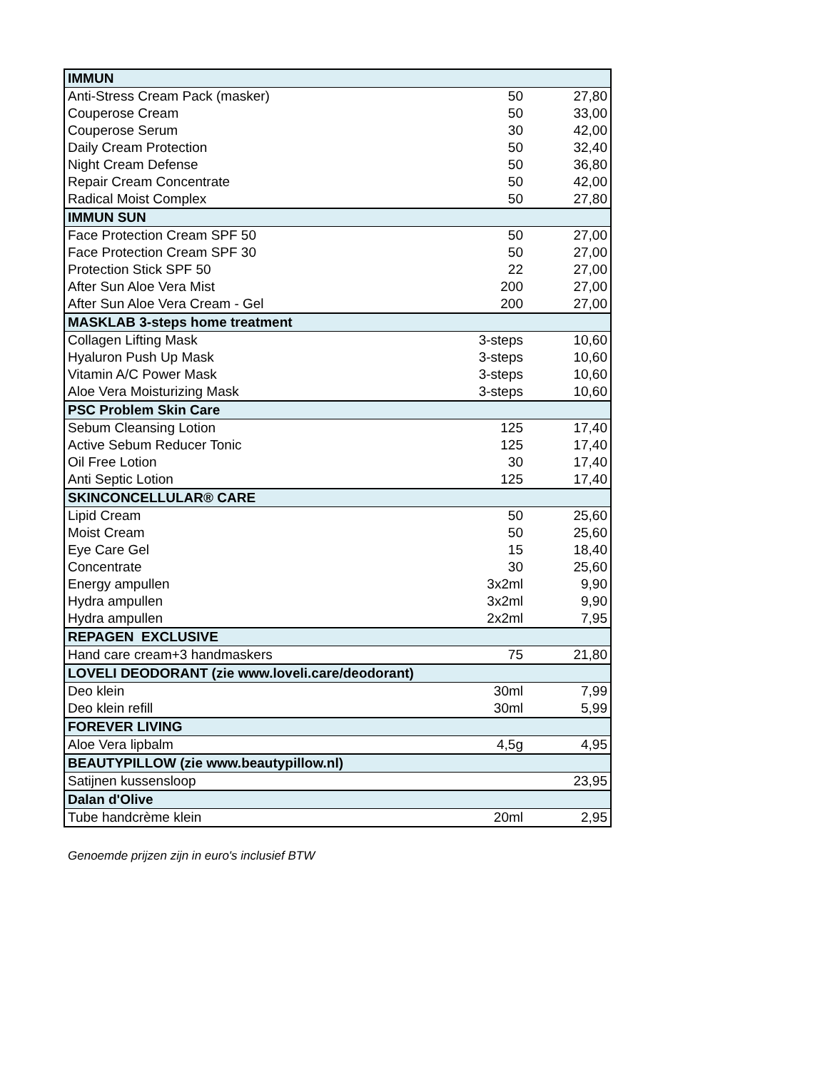| IMMUN | | |
| Anti-Stress Cream Pack (masker) | 50 | 27,80 |
| Couperose Cream | 50 | 33,00 |
| Couperose Serum | 30 | 42,00 |
| Daily Cream Protection | 50 | 32,40 |
| Night Cream Defense | 50 | 36,80 |
| Repair Cream Concentrate | 50 | 42,00 |
| Radical Moist Complex | 50 | 27,80 |
| IMMUN SUN | | |
| Face Protection Cream SPF 50 | 50 | 27,00 |
| Face Protection Cream SPF 30 | 50 | 27,00 |
| Protection Stick SPF 50 | 22 | 27,00 |
| After Sun Aloe Vera Mist | 200 | 27,00 |
| After Sun Aloe Vera Cream - Gel | 200 | 27,00 |
| MASKLAB 3-steps home treatment | | |
| Collagen Lifting Mask | 3-steps | 10,60 |
| Hyaluron Push Up Mask | 3-steps | 10,60 |
| Vitamin A/C Power Mask | 3-steps | 10,60 |
| Aloe Vera Moisturizing Mask | 3-steps | 10,60 |
| PSC Problem Skin Care | | |
| Sebum Cleansing Lotion | 125 | 17,40 |
| Active Sebum Reducer Tonic | 125 | 17,40 |
| Oil Free Lotion | 30 | 17,40 |
| Anti Septic Lotion | 125 | 17,40 |
| SKINCONCELLULAR® CARE | | |
| Lipid Cream | 50 | 25,60 |
| Moist Cream | 50 | 25,60 |
| Eye Care Gel | 15 | 18,40 |
| Concentrate | 30 | 25,60 |
| Energy ampullen | 3x2ml | 9,90 |
| Hydra ampullen | 3x2ml | 9,90 |
| Hydra ampullen | 2x2ml | 7,95 |
| REPAGEN EXCLUSIVE | | |
| Hand care cream+3 handmaskers | 75 | 21,80 |
| LOVELI DEODORANT (zie www.loveli.care/deodorant) | | |
| Deo klein | 30ml | 7,99 |
| Deo klein refill | 30ml | 5,99 |
| FOREVER LIVING | | |
| Aloe Vera lipbalm | 4,5g | 4,95 |
| BEAUTYPILLOW (zie www.beautypillow.nl) | | |
| Satijnen kussensloop | | 23,95 |
| Dalan d'Olive | | |
| Tube handcrème klein | 20ml | 2,95 |
Genoemde prijzen zijn in euro's inclusief BTW